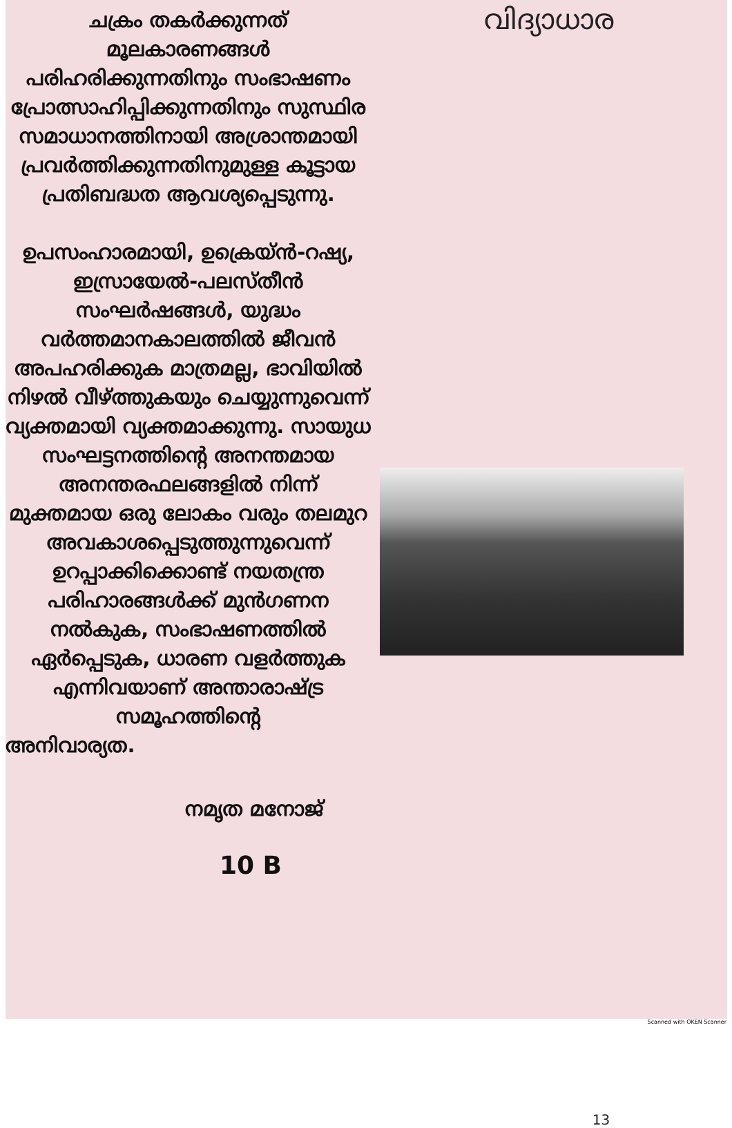ചക്രം തകർക്കുന്നത് മൂലകാരണങ്ങൾ പരിഹരിക്കുന്നതിനും സംഭാഷണം പ്രോത്സാഹിപ്പിക്കുന്നതിനും സുസ്ഥിര സമാധാനത്തിനായി അശ്രാന്തമായി പ്രവർത്തിക്കുന്നതിനുമുള്ള കൂട്ടായ പ്രതിബദ്ധത ആവശ്യപ്പെടുന്നു.
ഉപസംഹാരമായി, ഉക്രെയ്ൻ-റഷ്യ, ഇസ്രായേൽ-പലസ്തീൻ സംഘർഷങ്ങൾ, യുദ്ധം വർത്തമാനകാലത്തിൽ ജീവൻ അപഹരിക്കുക മാത്രമല്ല, ഭാവിയിൽ നിഴൽ വീഴ്ത്തുകയും ചെയ്യുന്നുവെന്ന് വ്യക്തമായി വ്യക്തമാക്കുന്നു. സായുധ സംഘട്ടനത്തിന്റെ അനന്തമായ അനന്തരഫലങ്ങളിൽ നിന്ന് മുക്തമായ ഒരു ലോകം വരും തലമുറ അവകാശപ്പെടുത്തുന്നുവെന്ന് ഉറപ്പാക്കിക്കൊണ്ട് നയതന്ത്ര പരിഹാരങ്ങൾക്ക് മുൻഗണന നൽകുക, സംഭാഷണത്തിൽ ഏർപ്പെടുക, ധാരണ വളർത്തുക എന്നിവയാണ് അന്താരാഷ്ട്ര സമൂഹത്തിന്റെ
അനിവാര്യത.
നമൃത മനോജ്
10 B
വിദ്യാധാര
13
Scanned with OKEN Scanner